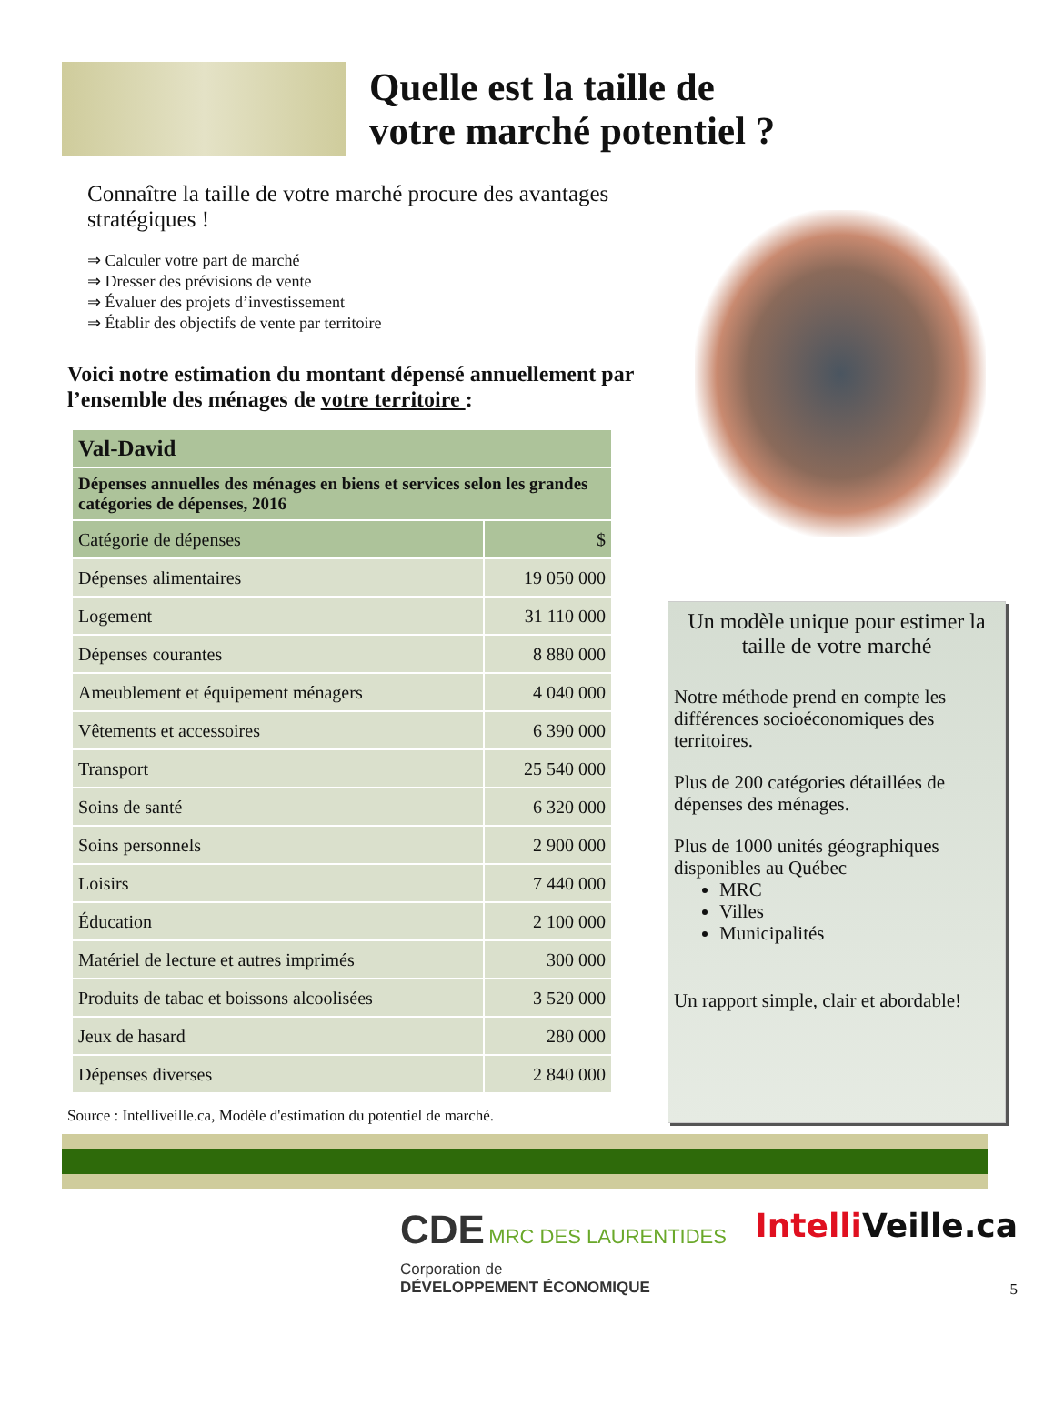Quelle est la taille de
votre marché potentiel ?
Connaître la taille de votre marché procure des avantages stratégiques !
⇒ Calculer votre part de marché
⇒ Dresser des prévisions de vente
⇒ Évaluer des projets d’investissement
⇒ Établir des objectifs de vente par territoire
Voici notre estimation du montant dépensé annuellement par l’ensemble des ménages de votre territoire :
| Val-David | |
| --- | --- |
| Dépenses annuelles des ménages en biens et services selon les grandes catégories de dépenses, 2016 | |
| Catégorie de dépenses | $ |
| Dépenses alimentaires | 19 050 000 |
| Logement | 31 110 000 |
| Dépenses courantes | 8 880 000 |
| Ameublement et équipement ménagers | 4 040 000 |
| Vêtements et accessoires | 6 390 000 |
| Transport | 25 540 000 |
| Soins de santé | 6 320 000 |
| Soins personnels | 2 900 000 |
| Loisirs | 7 440 000 |
| Éducation | 2 100 000 |
| Matériel de lecture et autres imprimés | 300 000 |
| Produits de tabac et boissons alcoolisées | 3 520 000 |
| Jeux de hasard | 280 000 |
| Dépenses diverses | 2 840 000 |
Source : Intelliveille.ca, Modèle d'estimation du potentiel de marché.
Un modèle unique pour estimer la taille de votre marché
Notre méthode prend en compte les différences socioéconomiques des territoires.
Plus de 200 catégories détaillées de dépenses des ménages.
Plus de 1000 unités géographiques disponibles au Québec
MRC
Villes
Municipalités
Un rapport simple, clair et abordable!
CDE MRC DES LAURENTIDES
Corporation de
DÉVELOPPEMENT ÉCONOMIQUE
Intelli Veille.ca
5